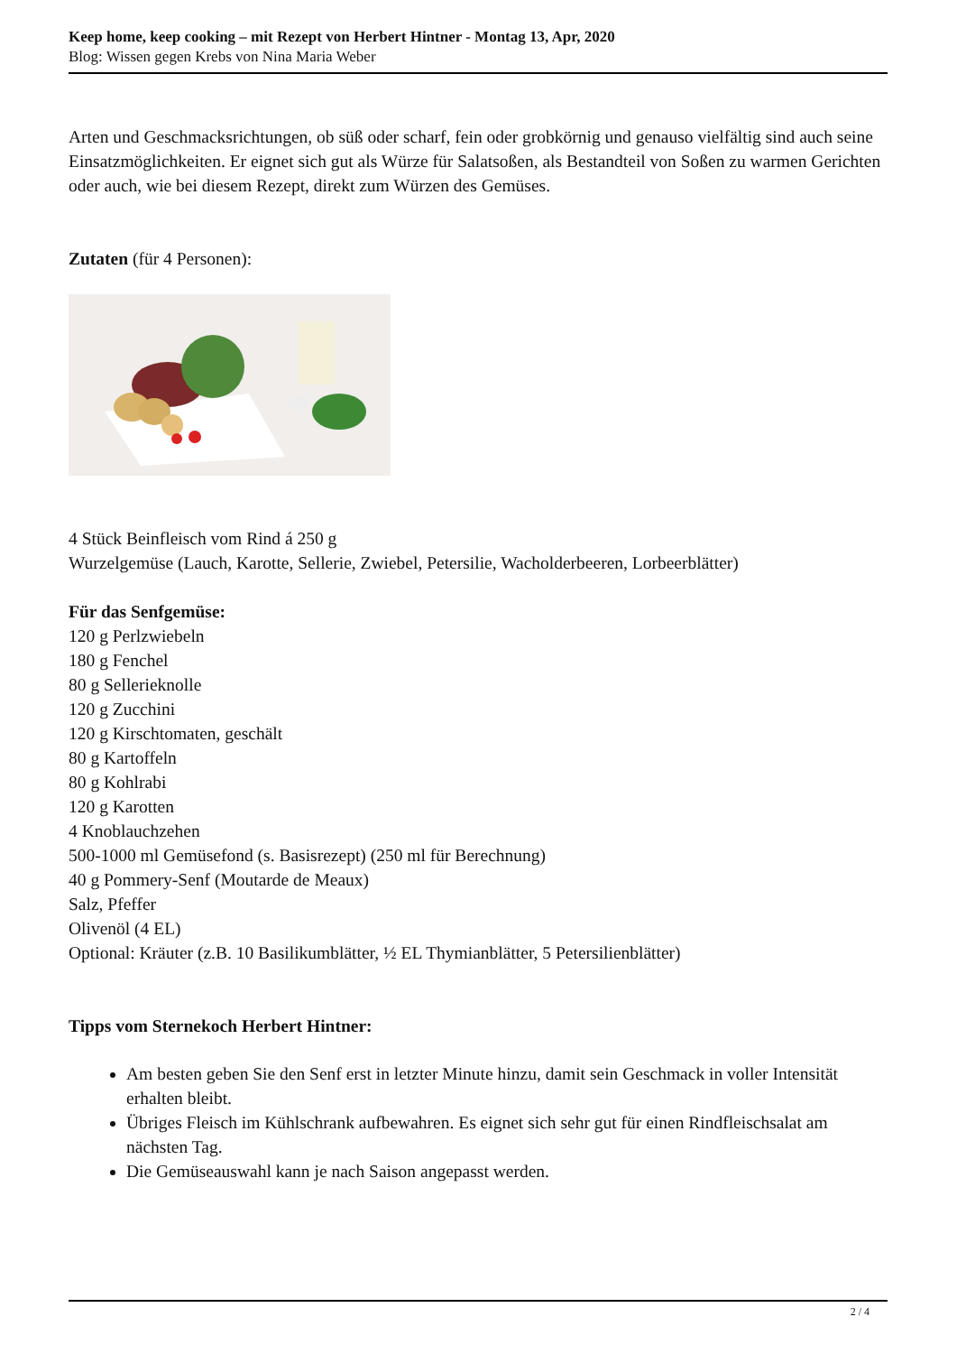Keep home, keep cooking – mit Rezept von Herbert Hintner - Montag 13, Apr, 2020
Blog: Wissen gegen Krebs von Nina Maria Weber
Arten und Geschmacksrichtungen, ob süß oder scharf, fein oder grobkörnig und genauso vielfältig sind auch seine Einsatzmöglichkeiten. Er eignet sich gut als Würze für Salatsoßen, als Bestandteil von Soßen zu warmen Gerichten oder auch, wie bei diesem Rezept, direkt zum Würzen des Gemüses.
Zutaten (für 4 Personen):
4 Stück Beinfleisch vom Rind á 250 g
Wurzelgemüse (Lauch, Karotte, Sellerie, Zwiebel, Petersilie, Wacholderbeeren, Lorbeerblätter)
Für das Senfgemüse:
120 g Perlzwiebeln
180 g Fenchel
80 g Sellerieknolle
120 g Zucchini
120 g Kirschtomaten, geschält
80 g Kartoffeln
80 g Kohlrabi
120 g Karotten
4 Knoblauchzehen
500-1000 ml Gemüsefond (s. Basisrezept) (250 ml für Berechnung)
40 g Pommery-Senf (Moutarde de Meaux)
Salz, Pfeffer
Olivenöl (4 EL)
Optional: Kräuter (z.B. 10 Basilikumblätter, ½ EL Thymianblätter, 5 Petersilienblätter)
Tipps vom Sternekoch Herbert Hintner:
Am besten geben Sie den Senf erst in letzter Minute hinzu, damit sein Geschmack in voller Intensität erhalten bleibt.
Übriges Fleisch im Kühlschrank aufbewahren. Es eignet sich sehr gut für einen Rindfleischsalat am nächsten Tag.
Die Gemüseauswahl kann je nach Saison angepasst werden.
2 / 4